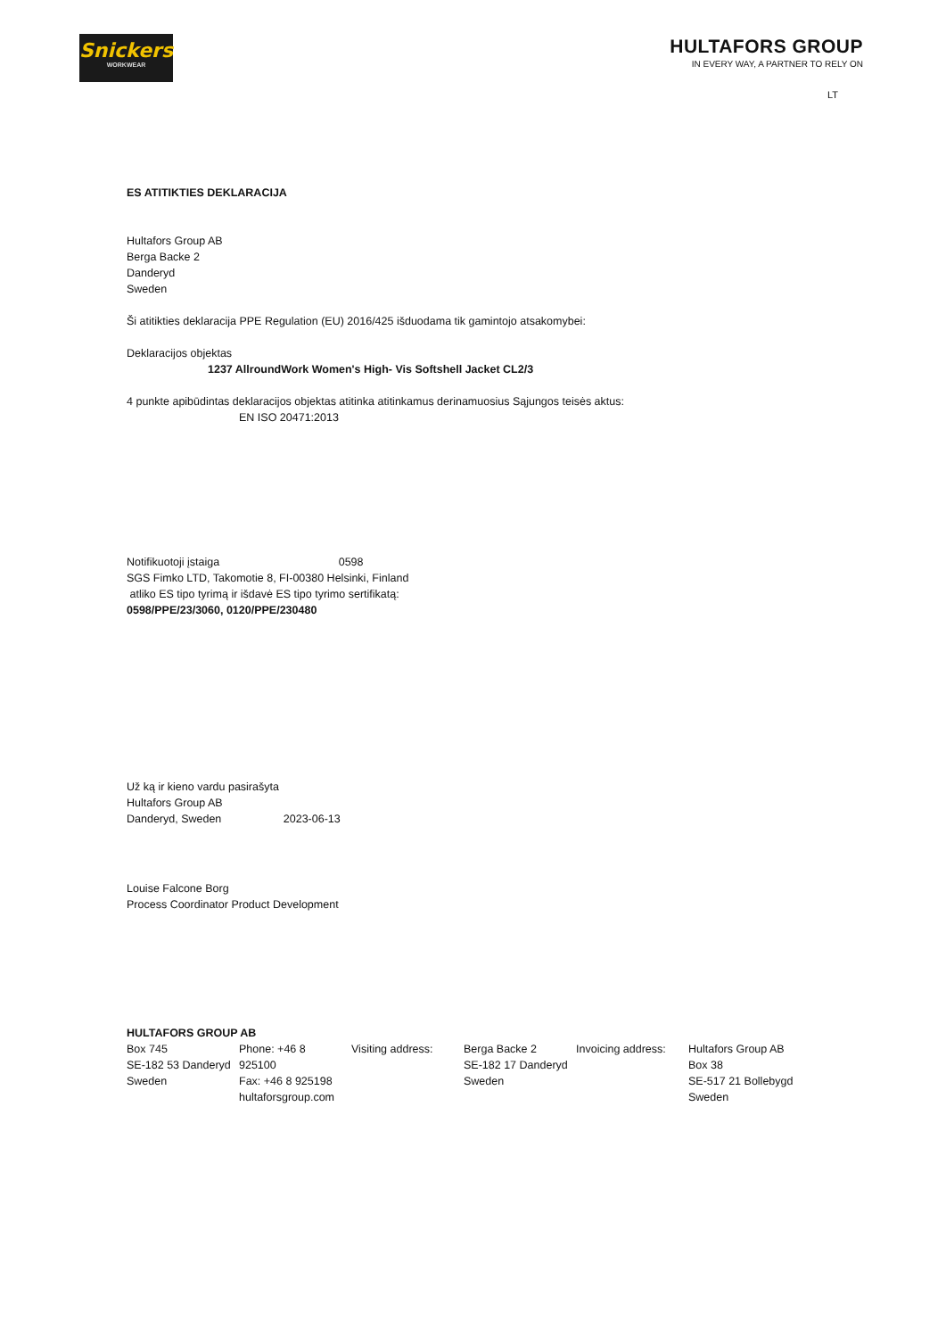Snickers
WORKWEAR
HULTAFORS GROUP
IN EVERY WAY, A PARTNER TO RELY ON
LT
ES ATITIKTIES DEKLARACIJA
Hultafors Group AB
Berga Backe 2
Danderyd
Sweden
Ši atitikties deklaracija PPE Regulation (EU) 2016/425 išduodama tik gamintojo atsakomybei:
Deklaracijos objektas
1237 AllroundWork Women's High- Vis Softshell Jacket CL2/3
4 punkte apibūdintas deklaracijos objektas atitinka atitinkamus derinamuosius Sąjungos teisės aktus:
EN ISO 20471:2013
Notifikuotoji įstaiga 0598
SGS Fimko LTD, Takomotie 8, FI-00380 Helsinki, Finland
atliko ES tipo tyrimą ir išdavė ES tipo tyrimo sertifikatą:
0598/PPE/23/3060, 0120/PPE/230480
Už ką ir kieno vardu pasirašyta
Hultafors Group AB
Danderyd, Sweden 2023-06-13
Louise Falcone Borg
Process Coordinator Product Development
HULTAFORS GROUP AB
| Box 745 SE-182 53 Danderyd Sweden | Phone: +46 8 925100 Fax: +46 8 925198 hultaforsgroup.com | Visiting address: | Berga Backe 2 SE-182 17 Danderyd Sweden | Invoicing address: | Hultafors Group AB Box 38 SE-517 21 Bollebygd Sweden |